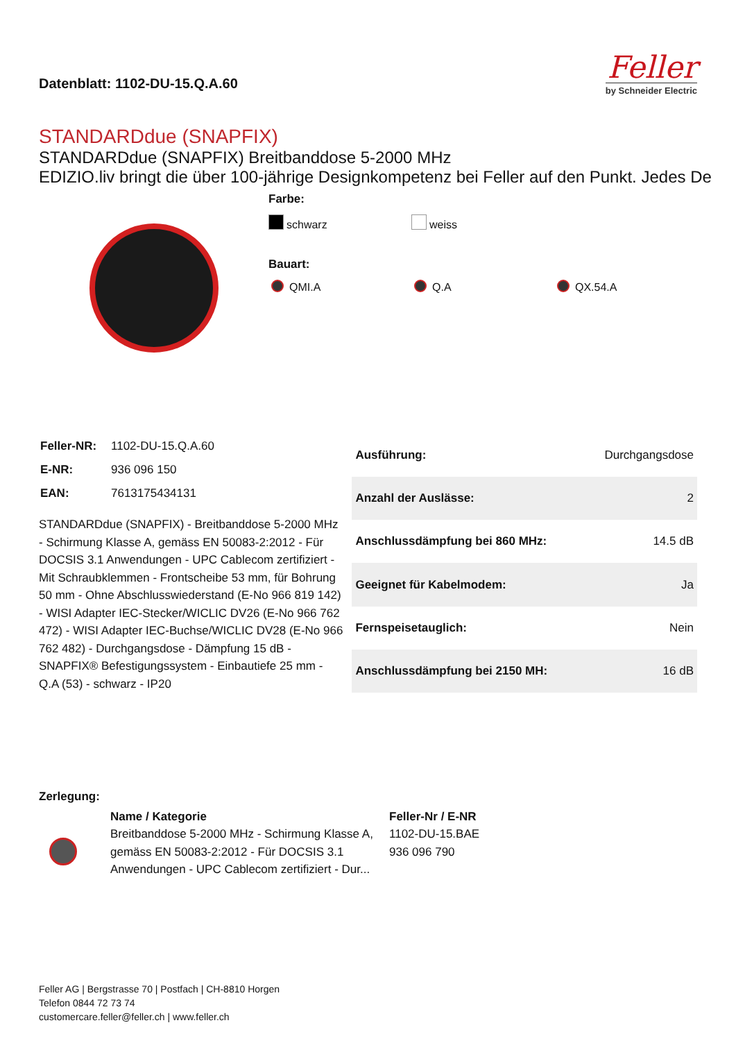Datenblatt: 1102-DU-15.Q.A.60
Feller
by Schneider Electric
STANDARDdue (SNAPFIX)
STANDARDdue (SNAPFIX) Breitbanddose 5-2000 MHz
EDIZIO.liv bringt die über 100-jährige Designkompetenz bei Feller auf den Punkt. Jedes De
Farbe:
schwarz weiss
Bauart:
QMI.A Q.A QX.54.A
| Feller-NR: | 1102-DU-15.Q.A.60 |
| E-NR: | 936 096 150 |
| EAN: | 7613175434131 |
STANDARDdue (SNAPFIX) - Breitbanddose 5-2000 MHz - Schirmung Klasse A, gemäss EN 50083-2:2012 - Für DOCSIS 3.1 Anwendungen - UPC Cablecom zertifiziert - Mit Schraubklemmen - Frontscheibe 53 mm, für Bohrung 50 mm - Ohne Abschlusswiederstand (E-No 966 819 142) - WISI Adapter IEC-Stecker/WICLIC DV26 (E-No 966 762 472) - WISI Adapter IEC-Buchse/WICLIC DV28 (E-No 966 762 482) - Durchgangsdose - Dämpfung 15 dB - SNAPFIX® Befestigungssystem - Einbautiefe 25 mm - Q.A (53) - schwarz - IP20
| Ausführung: | Durchgangsdose |
| Anzahl der Auslässe: | 2 |
| Anschlussdämpfung bei 860 MHz: | 14.5 dB |
| Geeignet für Kabelmodem: | Ja |
| Fernspeisetauglich: | Nein |
| Anschlussdämpfung bei 2150 MH: | 16 dB |
Zerlegung:
| | Name / Kategorie | Feller-Nr / E-NR |
| | Breitbanddose 5-2000 MHz - Schirmung Klasse A, gemäss EN 50083-2:2012 - Für DOCSIS 3.1 Anwendungen - UPC Cablecom zertifiziert - Dur... | 1102-DU-15.BAE 936 096 790 |
Feller AG | Bergstrasse 70 | Postfach | CH-8810 Horgen
Telefon 0844 72 73 74
customercare.feller@feller.ch | www.feller.ch